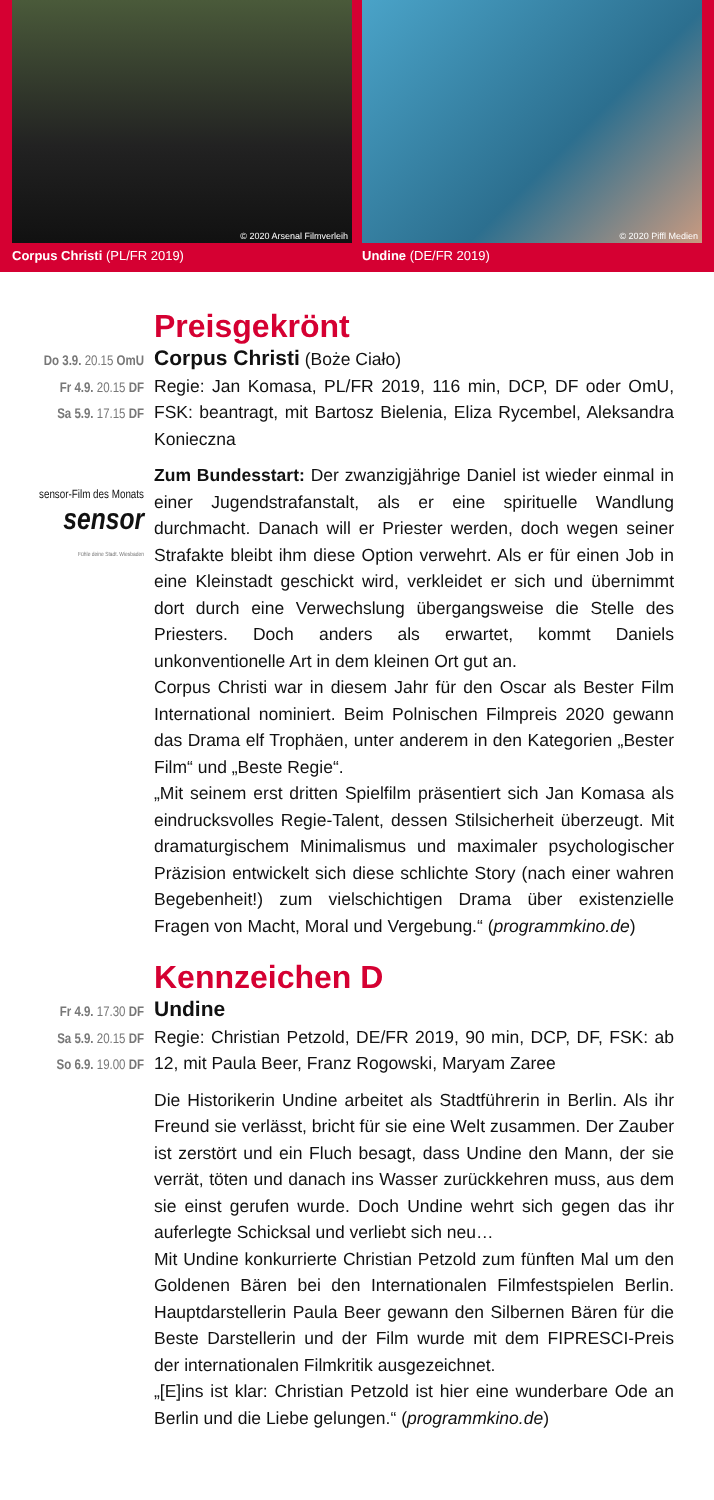© 2020 Arsenal Filmverleih
Corpus Christi (PL/FR 2019)
© 2020 Piffl Medien
Undine (DE/FR 2019)
Preisgekrönt
Do 3.9. 20.15 OmU
Fr 4.9. 20.15 DF
Sa 5.9. 17.15 DF
sensor-Film des Monats
sensor
Fühle deine Stadt. Wiesbaden
Corpus Christi (Boże Ciało)
Regie: Jan Komasa, PL/FR 2019, 116 min, DCP, DF oder OmU, FSK: beantragt, mit Bartosz Bielenia, Eliza Rycembel, Aleksandra Konieczna
Zum Bundesstart: Der zwanzigjährige Daniel ist wieder einmal in einer Jugendstrafanstalt, als er eine spirituelle Wandlung durchmacht. Danach will er Priester werden, doch wegen seiner Strafakte bleibt ihm diese Option verwehrt. Als er für einen Job in eine Kleinstadt geschickt wird, verkleidet er sich und übernimmt dort durch eine Verwechslung übergangsweise die Stelle des Priesters. Doch anders als erwartet, kommt Daniels unkonventionelle Art in dem kleinen Ort gut an.
Corpus Christi war in diesem Jahr für den Oscar als Bester Film International nominiert. Beim Polnischen Filmpreis 2020 gewann das Drama elf Trophäen, unter anderem in den Kategorien „Bester Film“ und „Beste Regie“.
„Mit seinem erst dritten Spielfilm präsentiert sich Jan Komasa als eindrucksvolles Regie-Talent, dessen Stilsicherheit überzeugt. Mit dramaturgischem Minimalismus und maximaler psychologischer Präzision entwickelt sich diese schlichte Story (nach einer wahren Begebenheit!) zum vielschichtigen Drama über existenzielle Fragen von Macht, Moral und Vergebung.“ (programmkino.de)
Kennzeichen D
Fr 4.9. 17.30 DF
Sa 5.9. 20.15 DF
So 6.9. 19.00 DF
Undine
Regie: Christian Petzold, DE/FR 2019, 90 min, DCP, DF, FSK: ab 12, mit Paula Beer, Franz Rogowski, Maryam Zaree
Die Historikerin Undine arbeitet als Stadtführerin in Berlin. Als ihr Freund sie verlässt, bricht für sie eine Welt zusammen. Der Zauber ist zerstört und ein Fluch besagt, dass Undine den Mann, der sie verrät, töten und danach ins Wasser zurückkehren muss, aus dem sie einst gerufen wurde. Doch Undine wehrt sich gegen das ihr auferlegte Schicksal und verliebt sich neu…
Mit Undine konkurrierte Christian Petzold zum fünften Mal um den Goldenen Bären bei den Internationalen Filmfestspielen Berlin. Hauptdarstellerin Paula Beer gewann den Silbernen Bären für die Beste Darstellerin und der Film wurde mit dem FIPRESCI-Preis der internationalen Filmkritik ausgezeichnet.
„[E]ins ist klar: Christian Petzold ist hier eine wunderbare Ode an Berlin und die Liebe gelungen.“ (programmkino.de)